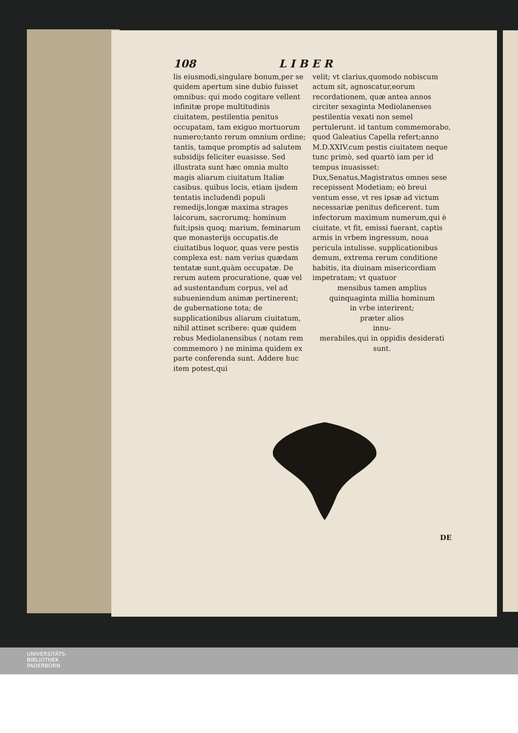108 L I B E R
lis eiusmodi,singulare bonum,per se quidem apertum sine dubio fuisset omnibus: qui modo cogitare vellent infinitæ prope multitudinis ciuitatem, pestilentia penitus occupatam, tam exiguo mortuorum numero;tanto rerum omnium ordine; tantis, tamque promptis ad salutem subsidijs feliciter euasisse. Sed illustrata sunt hæc omnia multo magis aliarum ciuitatum Italiæ casibus. quibus locis, etiam ijsdem tentatis includendi populi remedijs,longæ maxima strages laicorum, sacrorumq; hominum fuit;ipsis quoq; marium, feminarum que monasterijs occupatis.de ciuitatibus loquor, quas vere pestis complexa est: nam verius quædam tentatæ sunt,quàm occupatæ. De rerum autem procuratione, quæ vel ad sustentandum corpus, vel ad subueniendum animæ pertinerent; de gubernatione tota; de supplicationibus aliarum ciuitatum, nihil attinet scribere: quæ quidem rebus Mediolanensibus ( notam rem commemoro ) ne minima quidem ex parte conferenda sunt. Addere huc item potest,qui
velit; vt clarius,quomodo nobiscum actum sit, agnoscatur,eorum recordationem, quæ antea annos circiter sexaginta Mediolanenses pestilentia vexati non semel pertulerunt. id tantum commemorabo, quod Galeatius Capella refert;anno M.D.XXIV.cum pestis ciuitatem neque tunc primò, sed quartò iam per id tempus inuasisset: Dux,Senatus,Magistratus omnes sese recepissent Modetiam; eò breui ventum esse, vt res ipsæ ad victum necessariæ penitus deficerent. tum infectorum maximum numerum,qui è ciuitate, vt fit, emissi fuerant, captis armis in vrbem ingressum, noua pericula intulisse. supplicationibus demum, extrema rerum conditione habitis, ita diuinam misericordiam impetratam; vt quatuor
mensibus tamen amplius quinquaginta millia hominum
in vrbe interirent;
præter alios
innu-
merabiles,qui in oppidis desiderati sunt.
DE
UNIVERSITÄTS-
BIBLIOTHEK
PADERBORN